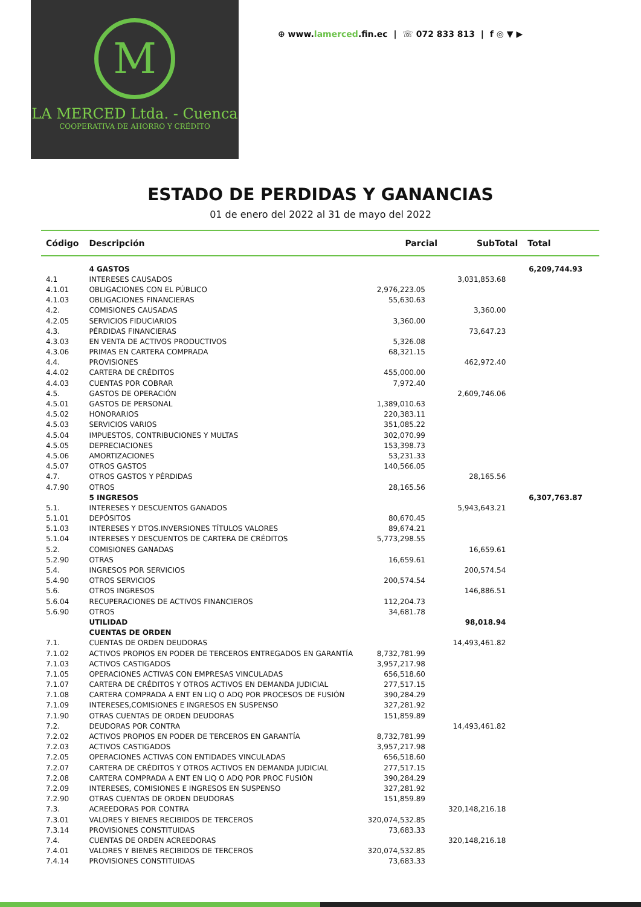M
LA MERCED Ltda. - Cuenca
COOPERATIVA DE AHORRO Y CRÉDITO
⊕ www.lamerced.fin.ec | ☏ 072 833 813 | f ◎ ▼ ▶
ESTADO DE PERDIDAS Y GANANCIAS
01 de enero del 2022 al 31 de mayo del 2022
| Código | Descripción | Parcial | SubTotal | Total |
| --- | --- | --- | --- | --- |
| | 4 GASTOS | | | 6,209,744.93 |
| 4.1 | INTERESES CAUSADOS | | 3,031,853.68 | |
| 4.1.01 | OBLIGACIONES CON EL PÚBLICO | 2,976,223.05 | | |
| 4.1.03 | OBLIGACIONES FINANCIERAS | 55,630.63 | | |
| 4.2. | COMISIONES CAUSADAS | | 3,360.00 | |
| 4.2.05 | SERVICIOS FIDUCIARIOS | 3,360.00 | | |
| 4.3. | PÉRDIDAS FINANCIERAS | | 73,647.23 | |
| 4.3.03 | EN VENTA DE ACTIVOS PRODUCTIVOS | 5,326.08 | | |
| 4.3.06 | PRIMAS EN CARTERA COMPRADA | 68,321.15 | | |
| 4.4. | PROVISIONES | | 462,972.40 | |
| 4.4.02 | CARTERA DE CRÉDITOS | 455,000.00 | | |
| 4.4.03 | CUENTAS POR COBRAR | 7,972.40 | | |
| 4.5. | GASTOS DE OPERACIÓN | | 2,609,746.06 | |
| 4.5.01 | GASTOS DE PERSONAL | 1,389,010.63 | | |
| 4.5.02 | HONORARIOS | 220,383.11 | | |
| 4.5.03 | SERVICIOS VARIOS | 351,085.22 | | |
| 4.5.04 | IMPUESTOS, CONTRIBUCIONES Y MULTAS | 302,070.99 | | |
| 4.5.05 | DEPRECIACIONES | 153,398.73 | | |
| 4.5.06 | AMORTIZACIONES | 53,231.33 | | |
| 4.5.07 | OTROS GASTOS | 140,566.05 | | |
| 4.7. | OTROS GASTOS Y PÉRDIDAS | | 28,165.56 | |
| 4.7.90 | OTROS | 28,165.56 | | |
| | 5 INGRESOS | | | 6,307,763.87 |
| 5.1. | INTERESES Y DESCUENTOS GANADOS | | 5,943,643.21 | |
| 5.1.01 | DEPÓSITOS | 80,670.45 | | |
| 5.1.03 | INTERESES Y DTOS.INVERSIONES TÍTULOS VALORES | 89,674.21 | | |
| 5.1.04 | INTERESES Y DESCUENTOS DE CARTERA DE CRÉDITOS | 5,773,298.55 | | |
| 5.2. | COMISIONES GANADAS | | 16,659.61 | |
| 5.2.90 | OTRAS | 16,659.61 | | |
| 5.4. | INGRESOS POR SERVICIOS | | 200,574.54 | |
| 5.4.90 | OTROS SERVICIOS | 200,574.54 | | |
| 5.6. | OTROS INGRESOS | | 146,886.51 | |
| 5.6.04 | RECUPERACIONES DE ACTIVOS FINANCIEROS | 112,204.73 | | |
| 5.6.90 | OTROS | 34,681.78 | | |
| | UTILIDAD | | 98,018.94 | |
| | CUENTAS DE ORDEN | | | |
| 7.1. | CUENTAS DE ORDEN DEUDORAS | | 14,493,461.82 | |
| 7.1.02 | ACTIVOS PROPIOS EN PODER DE TERCEROS ENTREGADOS EN GARANTÍA | 8,732,781.99 | | |
| 7.1.03 | ACTIVOS CASTIGADOS | 3,957,217.98 | | |
| 7.1.05 | OPERACIONES ACTIVAS CON EMPRESAS VINCULADAS | 656,518.60 | | |
| 7.1.07 | CARTERA DE CRÉDITOS Y OTROS ACTIVOS EN DEMANDA JUDICIAL | 277,517.15 | | |
| 7.1.08 | CARTERA COMPRADA A ENT EN LIQ O ADQ POR PROCESOS DE FUSIÓN | 390,284.29 | | |
| 7.1.09 | INTERESES,COMISIONES E INGRESOS EN SUSPENSO | 327,281.92 | | |
| 7.1.90 | OTRAS CUENTAS DE ORDEN DEUDORAS | 151,859.89 | | |
| 7.2. | DEUDORAS POR CONTRA | | 14,493,461.82 | |
| 7.2.02 | ACTIVOS PROPIOS EN PODER DE TERCEROS EN GARANTÍA | 8,732,781.99 | | |
| 7.2.03 | ACTIVOS CASTIGADOS | 3,957,217.98 | | |
| 7.2.05 | OPERACIONES ACTIVAS CON ENTIDADES VINCULADAS | 656,518.60 | | |
| 7.2.07 | CARTERA DE CRÉDITOS Y OTROS ACTIVOS EN DEMANDA JUDICIAL | 277,517.15 | | |
| 7.2.08 | CARTERA COMPRADA A ENT EN LIQ O ADQ POR PROC FUSIÓN | 390,284.29 | | |
| 7.2.09 | INTERESES, COMISIONES E INGRESOS EN SUSPENSO | 327,281.92 | | |
| 7.2.90 | OTRAS CUENTAS DE ORDEN DEUDORAS | 151,859.89 | | |
| 7.3. | ACREEDORAS POR CONTRA | | 320,148,216.18 | |
| 7.3.01 | VALORES Y BIENES RECIBIDOS DE TERCEROS | 320,074,532.85 | | |
| 7.3.14 | PROVISIONES CONSTITUIDAS | 73,683.33 | | |
| 7.4. | CUENTAS DE ORDEN ACREEDORAS | | 320,148,216.18 | |
| 7.4.01 | VALORES Y BIENES RECIBIDOS DE TERCEROS | 320,074,532.85 | | |
| 7.4.14 | PROVISIONES CONSTITUIDAS | 73,683.33 | | |